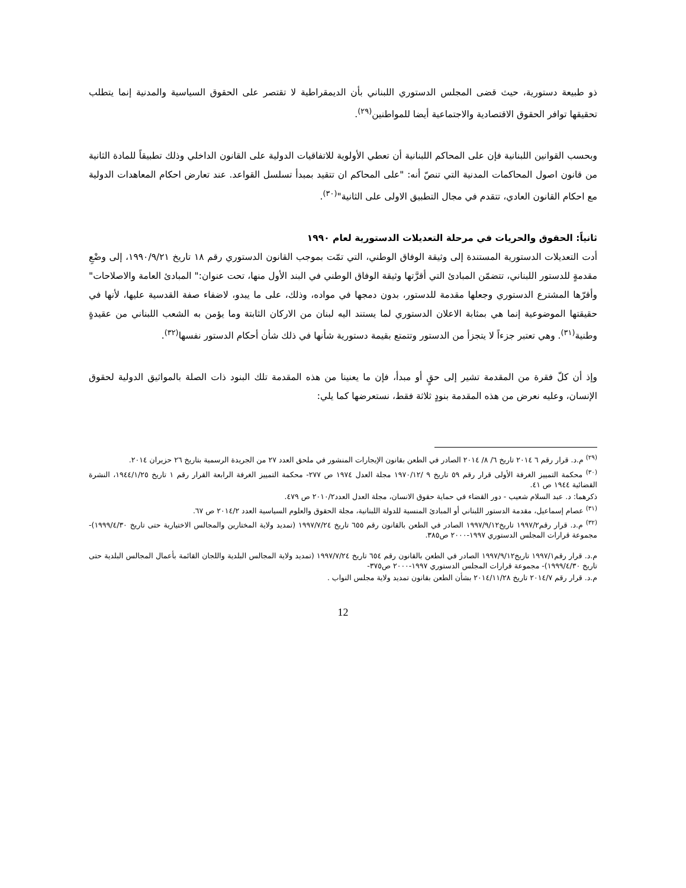ذو طبيعة دستورية، حيث قضى المجلس الدستوري اللبناني بأن الديمقراطية لا تقتصر على الحقوق السياسية والمدنية إنما يتطلب تحقيقها توافر الحقوق الاقتصادية والاجتماعية أيضا للمواطنين<sup>(٢٩)</sup>.
وبحسب القوانين اللبنانية فإن على المحاكم اللبنانية أن تعطي الأولوية للاتفاقيات الدولية على القانون الداخلي وذلك تطبيقاً للمادة الثانية من قانون اصول المحاكمات المدنية التي تنصّ أنه: "على المحاكم ان تتقيد بمبدأ تسلسل القواعد. عند تعارض احكام المعاهدات الدولية مع احكام القانون العادي، تتقدم في مجال التطبيق الاولى على الثانية"<sup>(٣٠)</sup>.
ثانياً: الحقوق والحريات في مرحلة التعديلات الدستورية لعام ١٩٩٠
أدت التعديلات الدستورية المستندة إلى وثيقة الوفاق الوطني، التي تمّت بموجب القانون الدستوري رقم ١٨ تاريخ ١٩٩٠/٩/٢١، إلى وضْعِ مقدمةٍ للدستور اللبناني، تتضمّن المبادئ التي أقرَّتها وثيقة الوفاق الوطني في البند الأول منها، تحت عنوان:" المبادئ العامة والاصلاحات" وأقرّها المشترع الدستوري وجعلها مقدمة للدستور، بدون دمجها في مواده، وذلك، على ما يبدو، لاضفاء صفة القدسية عليها، لأنها في حقيقتها الموضوعية إنما هي بمثابة الاعلان الدستوري لما يستند اليه لبنان من الاركان الثابتة وما يؤمن به الشعب اللبناني من عقيدةٍ وطنية<sup>(٣١)</sup>. وهي تعتبر جزءاً لا يتجزأ من الدستور وتتمتع بقيمة دستورية شأنها في ذلك شأن أحكام الدستور نفسها<sup>(٣٢)</sup>.
وإذ أن كلّ فقرة من المقدمة تشير إلى حقٍ أو مبدأ، فإن ما يعنينا من هذه المقدمة تلك البنود ذات الصلة بالمواثيق الدولية لحقوق الإنسان، وعليه نعرض من هذه المقدمة بنودٍ ثلاثة فقط، نستعرضها كما يلي:
<sup>(٢٩)</sup> م.د. قرار رقم ٦ ٢٠١٤ تاريخ ٦/ ٨/ ٢٠١٤ الصادر في الطعن بقانون الإيجارات المنشور في ملحق العدد ٢٧ من الجريدة الرسمية بتاريخ ٢٦ حزيران ٢٠١٤.
<sup>(٣٠)</sup> محكمة التمييز الغرفة الأولى قرار رقم ٥٩ تاريخ ٩ /١٩٧٠/١٢ مجلة العدل ١٩٧٤ ص ٢٧٧- محكمة التمييز الغرفة الرابعة القرار رقم ١ تاريخ ١٩٤٤/١/٢٥، النشرة القضائية ١٩٤٤ ص ٤١.
ذكرهما: د. عبد السلام شعيب - دور القضاء في حماية حقوق الانسان، مجلة العدل العدد٢٠١٠/٢ ص ٤٧٩.
<sup>(٣١)</sup> عصام إسماعيل، مقدمة الدستور اللبناني أو المبادئ المنسية للدولة اللبنانية، مجلة الحقوق والعلوم السياسية العدد ٢٠١٤/٢ ص ٦٧.
<sup>(٣٢)</sup> م.د. قرار رقم١٩٩٧/٢ تاريخ١٩٩٧/٩/١٢ الصادر في الطعن بالقانون رقم ٦٥٥ تاريخ ١٩٩٧/٧/٢٤ (تمديد ولاية المختارين والمجالس الاختيارية حتى تاريخ ١٩٩٩/٤/٣٠)- مجموعة قرارات المجلس الدستوري ١٩٩٧-٢٠٠٠ ص٣٨٥.
م.د. قرار رقم١٩٩٧/١ تاريخ١٩٩٧/٩/١٢ الصادر في الطعن بالقانون رقم ٦٥٤ تاريخ ١٩٩٧/٧/٢٤ (تمديد ولاية المجالس البلدية واللجان القائمة بأعمال المجالس البلدية حتى تاريخ ١٩٩٩/٤/٣٠)- مجموعة قرارات المجلس الدستوري ١٩٩٧-٢٠٠٠ ص٣٧٥-
م.د. قرار رقم ٢٠١٤/٧ تاريخ ٢٠١٤/١١/٢٨ بشأن الطعن بقانون تمديد ولاية مجلس النواب .
12